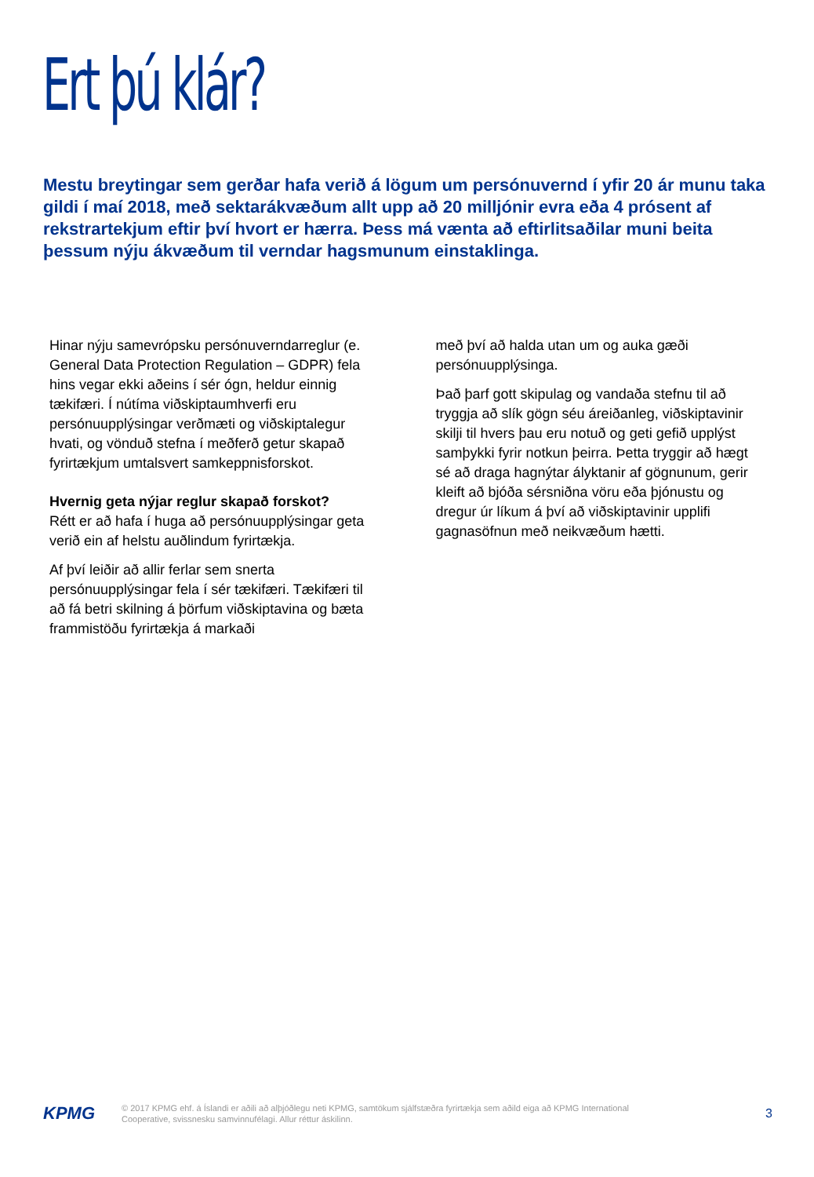Ert þú klár?
Mestu breytingar sem gerðar hafa verið á lögum um persónuvernd í yfir 20 ár munu taka gildi í maí 2018, með sektarákvæðum allt upp að 20 milljónir evra eða 4 prósent af rekstrartekjum eftir því hvort er hærra. Þess má vænta að eftirlitsaðilar muni beita þessum nýju ákvæðum til verndar hagsmunum einstaklinga.
Hinar nýju samevrópsku persónuverndarreglur (e. General Data Protection Regulation – GDPR) fela hins vegar ekki aðeins í sér ógn, heldur einnig tækifæri. Í nútíma viðskiptaumhverfi eru persónuupplýsingar verðmæti og viðskiptalegur hvati, og vönduð stefna í meðferð getur skapað fyrirtækjum umtalsvert samkeppnisforskot.
Hvernig geta nýjar reglur skapað forskot?
Rétt er að hafa í huga að persónuupplýsingar geta verið ein af helstu auðlindum fyrirtækja.
Af því leiðir að allir ferlar sem snerta persónuupplýsingar fela í sér tækifæri. Tækifæri til að fá betri skilning á þörfum viðskiptavina og bæta frammistöðu fyrirtækja á markaði
með því að halda utan um og auka gæði persónuupplýsinga.
Það þarf gott skipulag og vandaða stefnu til að tryggja að slík gögn séu áreiðanleg, viðskiptavinir skilji til hvers þau eru notuð og geti gefið upplýst samþykki fyrir notkun þeirra. Þetta tryggir að hægt sé að draga hagnýtar ályktanir af gögnunum, gerir kleift að bjóða sérsniðna vöru eða þjónustu og dregur úr líkum á því að viðskiptavinir upplifi gagnasöfnun með neikvæðum hætti.
KPMG
© 2017 KPMG ehf. á Íslandi er aðili að alþjóðlegu neti KPMG, samtökum sjálfstæðra fyrirtækja sem aðild eiga að KPMG International Cooperative, svissnesku samvinnufélagi. Allur réttur áskilinn.
3